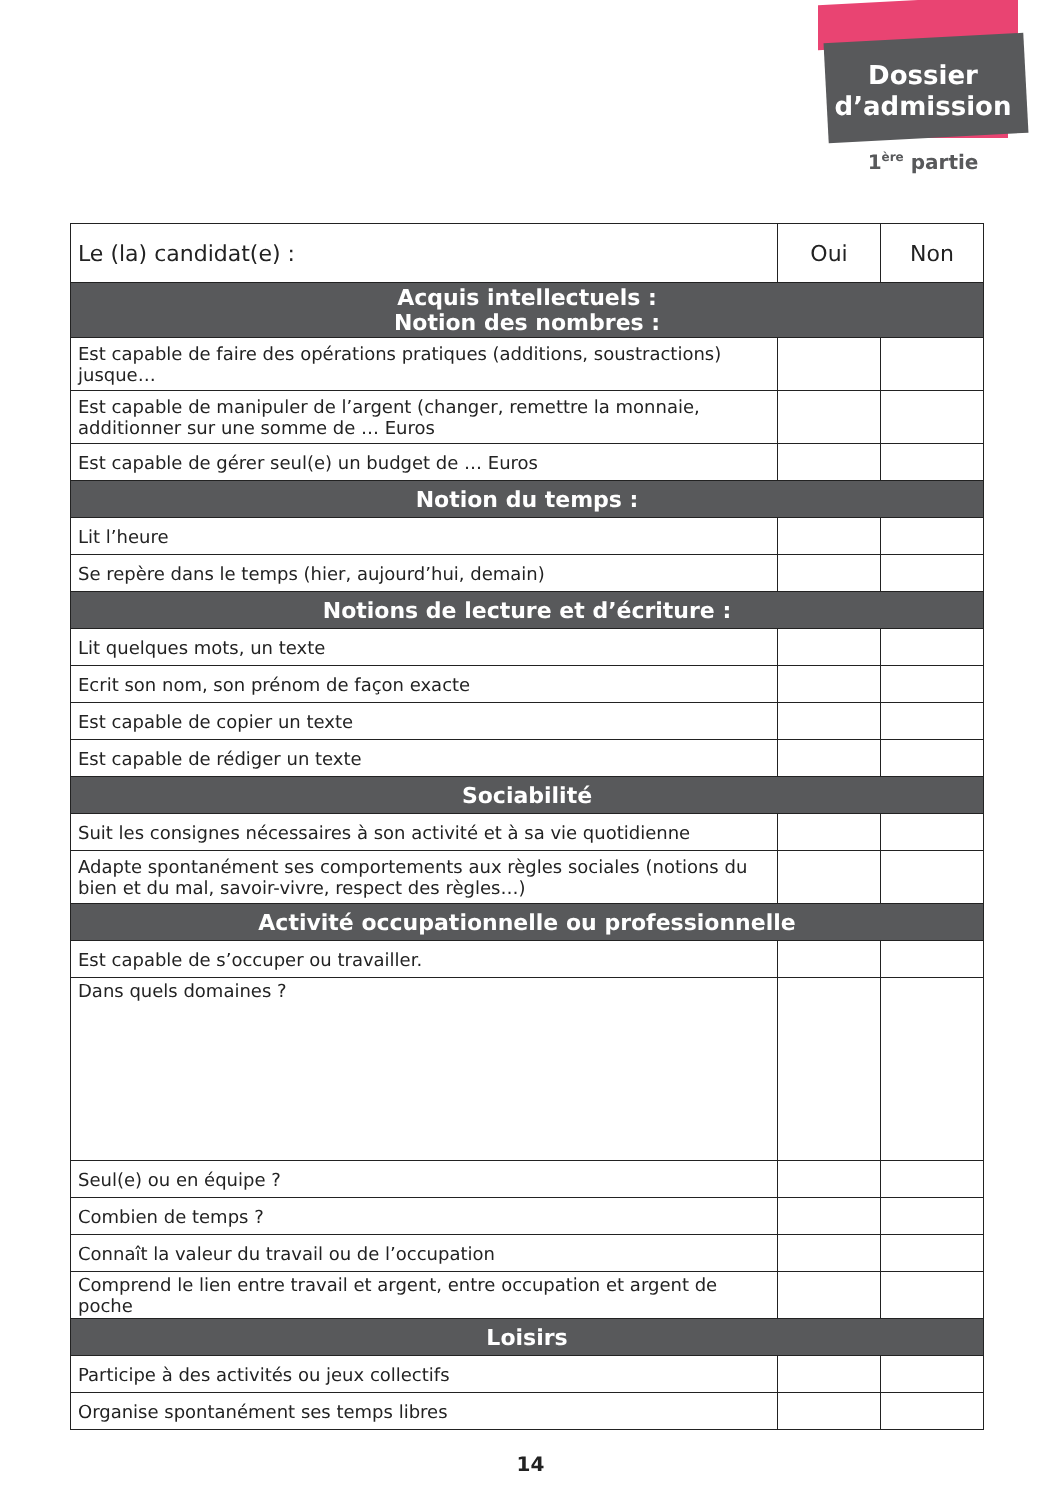Dossier
d’admission
1<sup>ère</sup> partie
| Le (la) candidat(e) : | Oui | Non |
| Acquis intellectuels : Notion des nombres : | | |
| Est capable de faire des opérations pratiques (additions, soustractions) jusque… | | |
| Est capable de manipuler de l’argent (changer, remettre la monnaie, additionner sur une somme de … Euros | | |
| Est capable de gérer seul(e) un budget de … Euros | | |
| Notion du temps : | | |
| Lit l’heure | | |
| Se repère dans le temps (hier, aujourd’hui, demain) | | |
| Notions de lecture et d’écriture : | | |
| Lit quelques mots, un texte | | |
| Ecrit son nom, son prénom de façon exacte | | |
| Est capable de copier un texte | | |
| Est capable de rédiger un texte | | |
| Sociabilité | | |
| Suit les consignes nécessaires à son activité et à sa vie quotidienne | | |
| Adapte spontanément ses comportements aux règles sociales (notions du bien et du mal, savoir-vivre, respect des règles…) | | |
| Activité occupationnelle ou professionnelle | | |
| Est capable de s’occuper ou travailler. | | |
| Dans quels domaines ? | | |
| Seul(e) ou en équipe ? | | |
| Combien de temps ? | | |
| Connaît la valeur du travail ou de l’occupation | | |
| Comprend le lien entre travail et argent, entre occupation et argent de poche | | |
| Loisirs | | |
| Participe à des activités ou jeux collectifs | | |
| Organise spontanément ses temps libres | | |
14